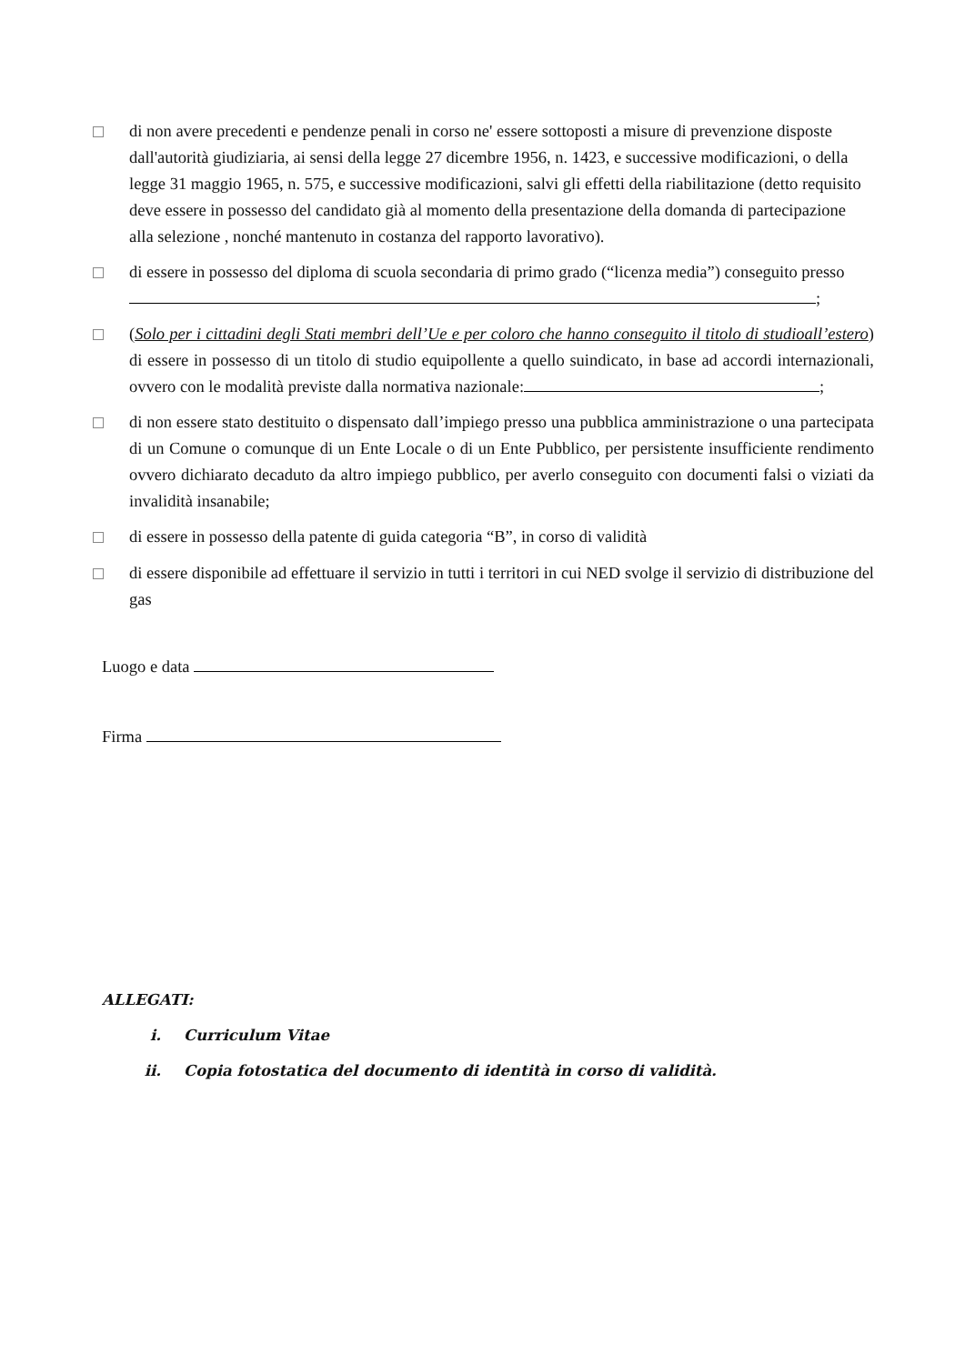di non avere precedenti e pendenze penali in corso ne' essere sottoposti a misure di prevenzione disposte dall'autorità giudiziaria, ai sensi della legge 27 dicembre 1956, n. 1423, e successive modificazioni, o della legge 31 maggio 1965, n. 575, e successive modificazioni, salvi gli effetti della riabilitazione (detto requisito deve essere in possesso del candidato già al momento della presentazione della domanda di partecipazione alla selezione , nonché mantenuto in costanza del rapporto lavorativo).
di essere in possesso del diploma di scuola secondaria di primo grado (“licenza media”) conseguito presso ;
(Solo per i cittadini degli Stati membri dell’Ue e per coloro che hanno conseguito il titolo di studioall’estero) di essere in possesso di un titolo di studio equipollente a quello suindicato, in base ad accordi internazionali, ovvero con le modalità previste dalla normativa nazionale: ;
di non essere stato destituito o dispensato dall’impiego presso una pubblica amministrazione o una partecipata di un Comune o comunque di un Ente Locale o di un Ente Pubblico, per persistente insufficiente rendimento ovvero dichiarato decaduto da altro impiego pubblico, per averlo conseguito con documenti falsi o viziati da invalidità insanabile;
di essere in possesso della patente di guida categoria “B”, in corso di validità
di essere disponibile ad effettuare il servizio in tutti i territori in cui NED svolge il servizio di distribuzione del gas
Luogo e data
Firma
ALLEGATI:
i. Curriculum Vitae
ii. Copia fotostatica del documento di identità in corso di validità.